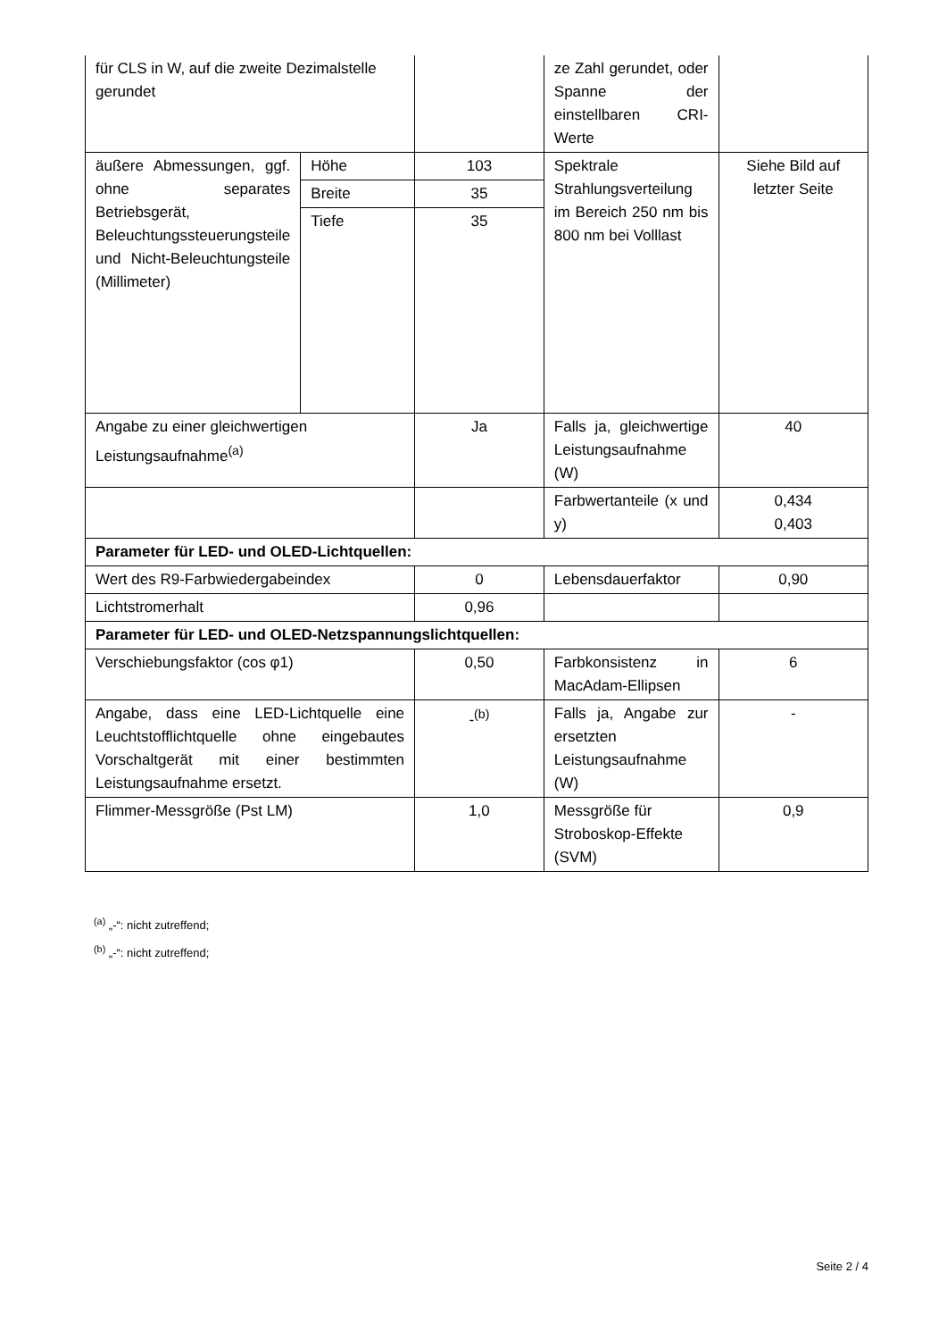| für CLS in W, auf die zweite Dezimalstelle gerundet | | | ze Zahl gerundet, oder Spanne der einstellbaren CRI-Werte | |
| äußere Abmessungen, ggf. ohne separates Betriebsgerät, Beleuchtungssteuerungsteile und Nicht-Beleuchtungsteile (Millimeter) | Höhe | 103 | Spektrale Strahlungsverteilung im Bereich 250 nm bis 800 nm bei Volllast | Siehe Bild auf letzter Seite |
| | Breite | 35 | | |
| | Tiefe | 35 | | |
| Angabe zu einer gleichwertigen Leistungsaufnahme<sup>(a)</sup> | | Ja | Falls ja, gleichwertige Leistungsaufnahme (W) | 40 |
| | | | Farbwertanteile (x und y) | 0,434 0,403 |
| Parameter für LED- und OLED-Lichtquellen: | | | | |
| Wert des R9-Farbwiedergabeindex | | 0 | Lebensdauerfaktor | 0,90 |
| Lichtstromerhalt | | 0,96 | | |
| Parameter für LED- und OLED-Netzspannungslichtquellen: | | | | |
| Verschiebungsfaktor (cos φ1) | | 0,50 | Farbkonsistenz in MacAdam-Ellipsen | 6 |
| Angabe, dass eine LED-Lichtquelle eine Leuchtstofflichtquelle ohne eingebautes Vorschaltgerät mit einer bestimmten Leistungsaufnahme ersetzt. | | -<sup>(b)</sup> | Falls ja, Angabe zur ersetzten Leistungsaufnahme (W) | - |
| Flimmer-Messgröße (Pst LM) | | 1,0 | Messgröße für Stroboskop-Effekte (SVM) | 0,9 |
<sup>(a)</sup> „-“: nicht zutreffend;
<sup>(b)</sup> „-“: nicht zutreffend;
Seite 2 / 4